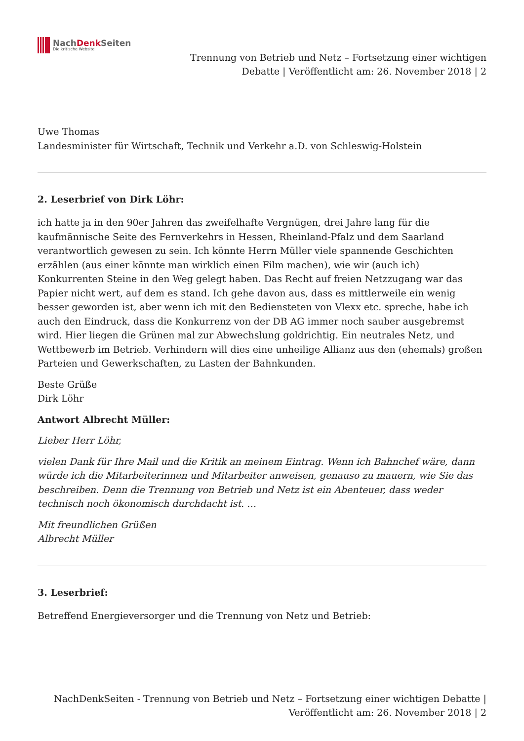NachDenk Seiten
Die kritische Website
Trennung von Betrieb und Netz – Fortsetzung einer wichtigen
Debatte | Veröffentlicht am: 26. November 2018 | 2
Uwe Thomas
Landesminister für Wirtschaft, Technik und Verkehr a.D. von Schleswig-Holstein
2. Leserbrief von Dirk Löhr:
ich hatte ja in den 90er Jahren das zweifelhafte Vergnügen, drei Jahre lang für die kaufmännische Seite des Fernverkehrs in Hessen, Rheinland-Pfalz und dem Saarland verantwortlich gewesen zu sein. Ich könnte Herrn Müller viele spannende Geschichten erzählen (aus einer könnte man wirklich einen Film machen), wie wir (auch ich) Konkurrenten Steine in den Weg gelegt haben. Das Recht auf freien Netzzugang war das Papier nicht wert, auf dem es stand. Ich gehe davon aus, dass es mittlerweile ein wenig besser geworden ist, aber wenn ich mit den Bediensteten von Vlexx etc. spreche, habe ich auch den Eindruck, dass die Konkurrenz von der DB AG immer noch sauber ausgebremst wird. Hier liegen die Grünen mal zur Abwechslung goldrichtig. Ein neutrales Netz, und Wettbewerb im Betrieb. Verhindern will dies eine unheilige Allianz aus den (ehemals) großen Parteien und Gewerkschaften, zu Lasten der Bahnkunden.
Beste Grüße
Dirk Löhr
Antwort Albrecht Müller:
Lieber Herr Löhr,
vielen Dank für Ihre Mail und die Kritik an meinem Eintrag. Wenn ich Bahnchef wäre, dann würde ich die Mitarbeiterinnen und Mitarbeiter anweisen, genauso zu mauern, wie Sie das beschreiben. Denn die Trennung von Betrieb und Netz ist ein Abenteuer, dass weder technisch noch ökonomisch durchdacht ist. …
Mit freundlichen Grüßen
Albrecht Müller
3. Leserbrief:
Betreffend Energieversorger und die Trennung von Netz und Betrieb:
NachDenkSeiten - Trennung von Betrieb und Netz – Fortsetzung einer wichtigen Debatte |
Veröffentlicht am: 26. November 2018 | 2